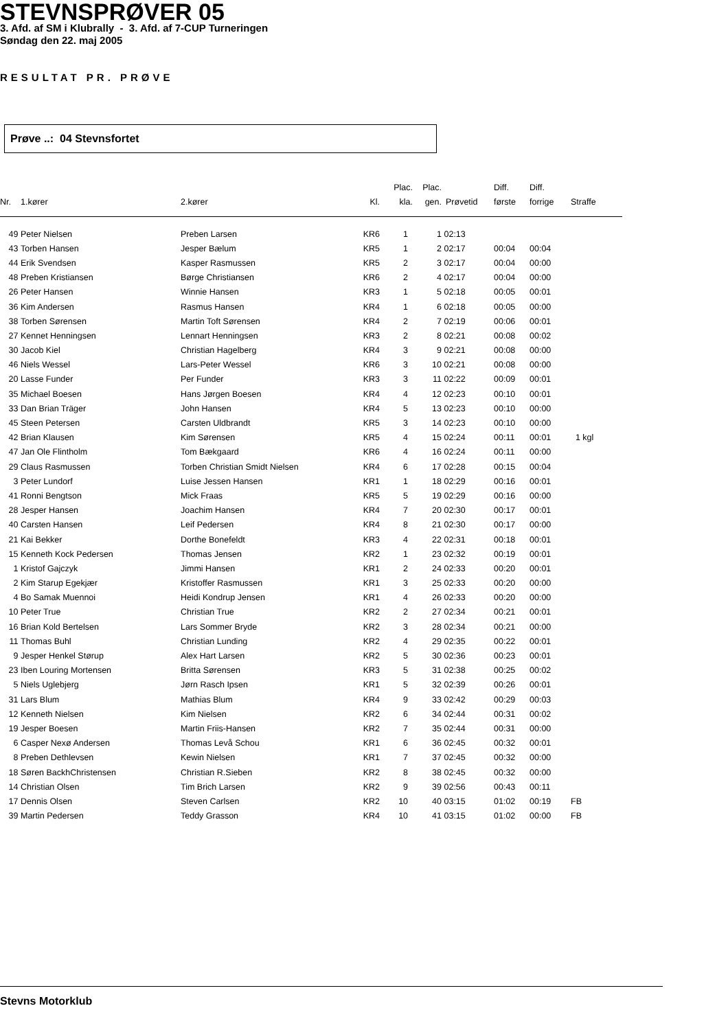STEVNSPRØVER 05
3. Afd. af SM i Klubrally - 3. Afd. af 7-CUP Turneringen
Søndag den 22. maj 2005
RESULTAT PR. PRØVE
Prøve ..: 04 Stevnsfortet
| Nr. | 1.kører | 2.kører | Kl. | Plac. kla. | Plac. gen. | Prøvetid | Diff. første | Diff. forrige | Straffe |
| --- | --- | --- | --- | --- | --- | --- | --- | --- | --- |
| 49 | Peter Nielsen | Preben Larsen | KR6 | 1 | 1 | 02:13 | | | |
| 43 | Torben Hansen | Jesper Bælum | KR5 | 1 | 2 | 02:17 | 00:04 | 00:04 | |
| 44 | Erik Svendsen | Kasper Rasmussen | KR5 | 2 | 3 | 02:17 | 00:04 | 00:00 | |
| 48 | Preben Kristiansen | Børge Christiansen | KR6 | 2 | 4 | 02:17 | 00:04 | 00:00 | |
| 26 | Peter Hansen | Winnie Hansen | KR3 | 1 | 5 | 02:18 | 00:05 | 00:01 | |
| 36 | Kim Andersen | Rasmus Hansen | KR4 | 1 | 6 | 02:18 | 00:05 | 00:00 | |
| 38 | Torben Sørensen | Martin Toft Sørensen | KR4 | 2 | 7 | 02:19 | 00:06 | 00:01 | |
| 27 | Kennet Henningsen | Lennart Henningsen | KR3 | 2 | 8 | 02:21 | 00:08 | 00:02 | |
| 30 | Jacob Kiel | Christian Hagelberg | KR4 | 3 | 9 | 02:21 | 00:08 | 00:00 | |
| 46 | Niels Wessel | Lars-Peter Wessel | KR6 | 3 | 10 | 02:21 | 00:08 | 00:00 | |
| 20 | Lasse Funder | Per Funder | KR3 | 3 | 11 | 02:22 | 00:09 | 00:01 | |
| 35 | Michael Boesen | Hans Jørgen Boesen | KR4 | 4 | 12 | 02:23 | 00:10 | 00:01 | |
| 33 | Dan Brian Träger | John Hansen | KR4 | 5 | 13 | 02:23 | 00:10 | 00:00 | |
| 45 | Steen Petersen | Carsten Uldbrandt | KR5 | 3 | 14 | 02:23 | 00:10 | 00:00 | |
| 42 | Brian Klausen | Kim Sørensen | KR5 | 4 | 15 | 02:24 | 00:11 | 00:01 | 1 kgl |
| 47 | Jan Ole Flintholm | Tom Bækgaard | KR6 | 4 | 16 | 02:24 | 00:11 | 00:00 | |
| 29 | Claus Rasmussen | Torben Christian Smidt Nielsen | KR4 | 6 | 17 | 02:28 | 00:15 | 00:04 | |
| 3 | Peter Lundorf | Luise Jessen Hansen | KR1 | 1 | 18 | 02:29 | 00:16 | 00:01 | |
| 41 | Ronni Bengtson | Mick Fraas | KR5 | 5 | 19 | 02:29 | 00:16 | 00:00 | |
| 28 | Jesper Hansen | Joachim Hansen | KR4 | 7 | 20 | 02:30 | 00:17 | 00:01 | |
| 40 | Carsten Hansen | Leif Pedersen | KR4 | 8 | 21 | 02:30 | 00:17 | 00:00 | |
| 21 | Kai Bekker | Dorthe Bonefeldt | KR3 | 4 | 22 | 02:31 | 00:18 | 00:01 | |
| 15 | Kenneth Kock Pedersen | Thomas Jensen | KR2 | 1 | 23 | 02:32 | 00:19 | 00:01 | |
| 1 | Kristof Gajczyk | Jimmi Hansen | KR1 | 2 | 24 | 02:33 | 00:20 | 00:01 | |
| 2 | Kim Starup Egekjær | Kristoffer Rasmussen | KR1 | 3 | 25 | 02:33 | 00:20 | 00:00 | |
| 4 | Bo Samak Muennoi | Heidi Kondrup Jensen | KR1 | 4 | 26 | 02:33 | 00:20 | 00:00 | |
| 10 | Peter True | Christian True | KR2 | 2 | 27 | 02:34 | 00:21 | 00:01 | |
| 16 | Brian Kold Bertelsen | Lars Sommer Bryde | KR2 | 3 | 28 | 02:34 | 00:21 | 00:00 | |
| 11 | Thomas Buhl | Christian Lunding | KR2 | 4 | 29 | 02:35 | 00:22 | 00:01 | |
| 9 | Jesper Henkel Størup | Alex Hart Larsen | KR2 | 5 | 30 | 02:36 | 00:23 | 00:01 | |
| 23 | Iben Louring Mortensen | Britta Sørensen | KR3 | 5 | 31 | 02:38 | 00:25 | 00:02 | |
| 5 | Niels Uglebjerg | Jørn Rasch Ipsen | KR1 | 5 | 32 | 02:39 | 00:26 | 00:01 | |
| 31 | Lars Blum | Mathias Blum | KR4 | 9 | 33 | 02:42 | 00:29 | 00:03 | |
| 12 | Kenneth Nielsen | Kim Nielsen | KR2 | 6 | 34 | 02:44 | 00:31 | 00:02 | |
| 19 | Jesper Boesen | Martin Friis-Hansen | KR2 | 7 | 35 | 02:44 | 00:31 | 00:00 | |
| 6 | Casper Nexø Andersen | Thomas Levå Schou | KR1 | 6 | 36 | 02:45 | 00:32 | 00:01 | |
| 8 | Preben Dethlevsen | Kewin Nielsen | KR1 | 7 | 37 | 02:45 | 00:32 | 00:00 | |
| 18 | Søren BackhChristensen | Christian R.Sieben | KR2 | 8 | 38 | 02:45 | 00:32 | 00:00 | |
| 14 | Christian Olsen | Tim Brich Larsen | KR2 | 9 | 39 | 02:56 | 00:43 | 00:11 | |
| 17 | Dennis Olsen | Steven Carlsen | KR2 | 10 | 40 | 03:15 | 01:02 | 00:19 | FB |
| 39 | Martin Pedersen | Teddy Grasson | KR4 | 10 | 41 | 03:15 | 01:02 | 00:00 | FB |
Stevns Motorklub